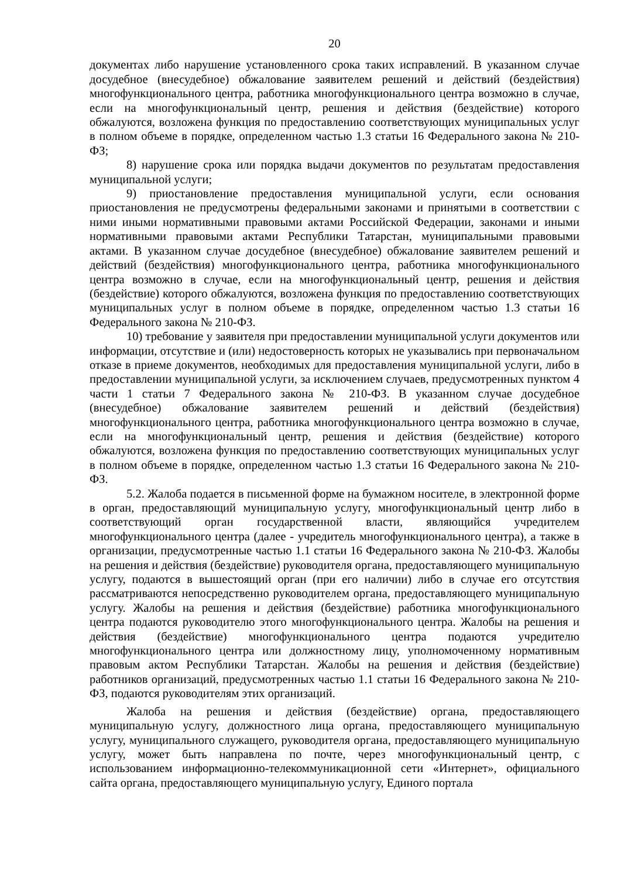20
документах либо нарушение установленного срока таких исправлений. В указанном случае досудебное (внесудебное) обжалование заявителем решений и действий (бездействия) многофункционального центра, работника многофункционального центра возможно в случае, если на многофункциональный центр, решения и действия (бездействие) которого обжалуются, возложена функция по предоставлению соответствующих муниципальных услуг в полном объеме в порядке, определенном частью 1.3 статьи 16 Федерального закона № 210-ФЗ;
8) нарушение срока или порядка выдачи документов по результатам предоставления муниципальной услуги;
9) приостановление предоставления муниципальной услуги, если основания приостановления не предусмотрены федеральными законами и принятыми в соответствии с ними иными нормативными правовыми актами Российской Федерации, законами и иными нормативными правовыми актами Республики Татарстан, муниципальными правовыми актами. В указанном случае досудебное (внесудебное) обжалование заявителем решений и действий (бездействия) многофункционального центра, работника многофункционального центра возможно в случае, если на многофункциональный центр, решения и действия (бездействие) которого обжалуются, возложена функция по предоставлению соответствующих муниципальных услуг в полном объеме в порядке, определенном частью 1.3 статьи 16 Федерального закона № 210-ФЗ.
10) требование у заявителя при предоставлении муниципальной услуги документов или информации, отсутствие и (или) недостоверность которых не указывались при первоначальном отказе в приеме документов, необходимых для предоставления муниципальной услуги, либо в предоставлении муниципальной услуги, за исключением случаев, предусмотренных пунктом 4 части 1 статьи 7 Федерального закона № 210-ФЗ. В указанном случае досудебное (внесудебное) обжалование заявителем решений и действий (бездействия) многофункционального центра, работника многофункционального центра возможно в случае, если на многофункциональный центр, решения и действия (бездействие) которого обжалуются, возложена функция по предоставлению соответствующих муниципальных услуг в полном объеме в порядке, определенном частью 1.3 статьи 16 Федерального закона № 210-ФЗ.
5.2. Жалоба подается в письменной форме на бумажном носителе, в электронной форме в орган, предоставляющий муниципальную услугу, многофункциональный центр либо в соответствующий орган государственной власти, являющийся учредителем многофункционального центра (далее - учредитель многофункционального центра), а также в организации, предусмотренные частью 1.1 статьи 16 Федерального закона № 210-ФЗ. Жалобы на решения и действия (бездействие) руководителя органа, предоставляющего муниципальную услугу, подаются в вышестоящий орган (при его наличии) либо в случае его отсутствия рассматриваются непосредственно руководителем органа, предоставляющего муниципальную услугу. Жалобы на решения и действия (бездействие) работника многофункционального центра подаются руководителю этого многофункционального центра. Жалобы на решения и действия (бездействие) многофункционального центра подаются учредителю многофункционального центра или должностному лицу, уполномоченному нормативным правовым актом Республики Татарстан. Жалобы на решения и действия (бездействие) работников организаций, предусмотренных частью 1.1 статьи 16 Федерального закона № 210-ФЗ, подаются руководителям этих организаций.
Жалоба на решения и действия (бездействие) органа, предоставляющего муниципальную услугу, должностного лица органа, предоставляющего муниципальную услугу, муниципального служащего, руководителя органа, предоставляющего муниципальную услугу, может быть направлена по почте, через многофункциональный центр, с использованием информационно-телекоммуникационной сети «Интернет», официального сайта органа, предоставляющего муниципальную услугу, Единого портала